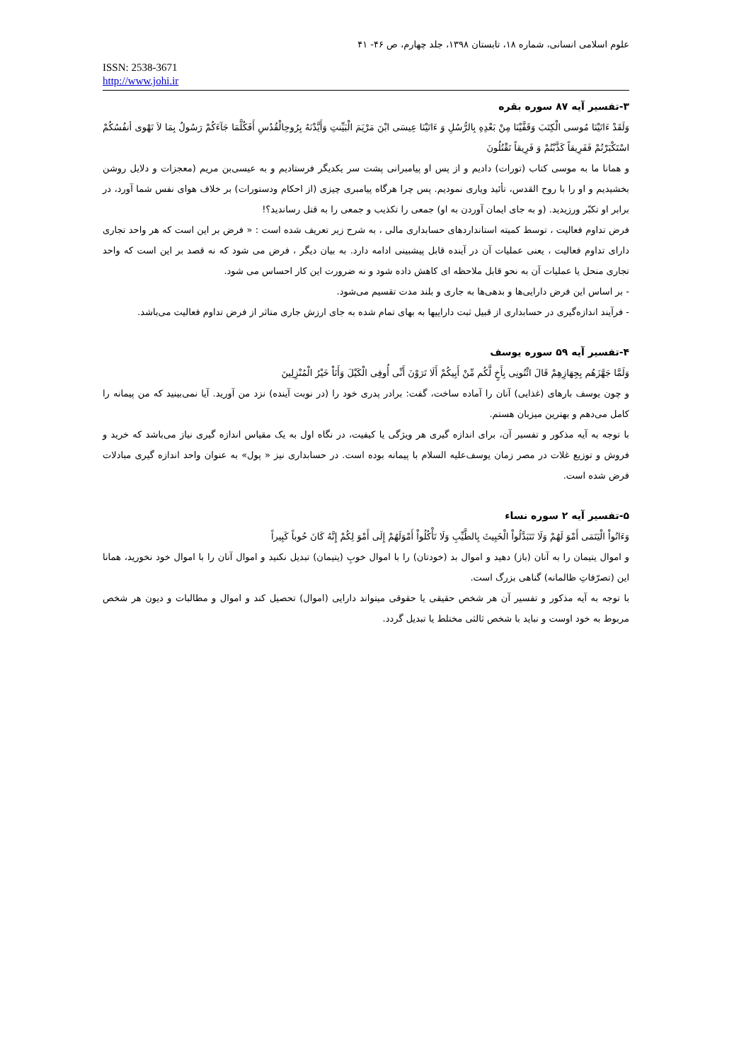علوم اسلامی انسانی، شماره ۱۸، تابستان ۱۳۹۸، جلد چهارم، ص ۴۶- ۴۱
ISSN: 2538-3671
http://www.johi.ir
۳-تفسیر آیه ۸۷ سوره بقره
وَلَقَدْ ءَاتَيْنَا مُوسى الْكِتَبَ وَقَفَّيْنَا مِنْ بَعْدِهِ بِالرُّسُلِ وَ ءَاتَيْنَا عِيسَى ابْنَ مَرْيَمَ الْبَيِّنتِ وَأَيَّدْنَهُ بِرُوحِالْقُدُسِ أَفَكُلَّمَا جَآءَكُمْ رَسُولٌ بِمَا لاَ تَهْوى أنفُسُكُمْ اسْتَكْبَرْتُمْ فَفَرِيقاً كَذَّبْتُمْ وَ فَرِيقاً تَقْتُلُونَ
و همانا ما به موسی کتاب (تورات) دادیم و از پس او پیامبرانی پشت سر یکدیگر فرستادیم و به عیسی‌بن مریم (معجزات و دلایل روشن بخشیدیم و او را با روح القدس، تأئید وياری نمودیم. پس چرا هرگاه پیامبری چیزی (از احکام ودستورات) بر خلاف هوای نفس شما آورد، در برابر او تکبّر ورزیدید. (و به جای ایمان آوردن به او) جمعی را تکذیب و جمعی را به قتل رساندید؟!
فرض تداوم فعالیت ، توسط کمیته استانداردهای حسابداری مالی ، به شرح زیر تعریف شده است : « فرض بر این است که هر واحد تجاری دارای تداوم فعالیت ، یعنی عملیات آن در آینده قابل پیشبینی ادامه دارد. به بیان دیگر ، فرض می شود که نه قصد بر این است که واحد تجاری منحل یا عملیات آن به نحو قابل ملاحظه ای کاهش داده شود و نه ضرورت این کار احساس می شود.
- بر اساس این فرض دارایی‌ها و بدهی‌ها به جاری و بلند مدت تقسیم می‌شود.
- فرآیند اندازه‌گیری در حسابداری از قبیل ثبت داراییها به بهای تمام شده به جای ارزش جاری متاثر از فرض تداوم فعالیت می‌باشد.
۴-تفسیر آیه ۵۹ سوره یوسف
وَلَمَّا جَهَّزَهُم بِجِهَازِهِمْ قَالَ ائْتُونِى بِأَخٍ لَّكُم مِّنْ أَبِيكُمْ أَلَا تَرَوْنَ أَنِّى أُوفِى الْكَيْلَ وَأَنَاْ خَيْرُ الْمُنْزِلِينَ
و چون یوسف بارهای (غذایی) آنان را آماده ساخت، گفت: برادر پدری خود را (در نوبت آینده) نزد من آورید. آیا نمی‌بینید که من پیمانه را کامل می‌دهم و بهترین میزبان هستم.
با توجه به آیه مذکور و تفسیر آن، برای اندازه گیری هر ویژگی یا کیفیت، در نگاه اول به یک مقیاس اندازه گیری نیاز می‌باشد که خرید و فروش و توزیع غلات در مصر زمان یوسف‌علیه السلام با پیمانه بوده است. در حسابداری نیز « پول» به عنوان واحد اندازه گیری مبادلات فرض شده است.
۵-تفسیر آیه ۲ سوره نساء
وَءَاتُواْ الْيَتَمَى أَمْوَ لَهُمْ وَلَا تَتَبَدَّلُواْ الْخَبِيثَ بِالطَّيِّبِ وَلَا تَأْكُلُواْ أَمْوَلَهُمْ إِلَى أَمْوَ لِكُمْ إِنَّهُ كَانَ حُوباً كَبِيراً
و اموال یتیمان را به آنان (باز) دهید و اموال بد (خودتان) را با اموال خوبِ (یتیمان) تبدیل نکنید و اموال آنان را با اموال خود نخورید، همانا این (تصرّفاتِ ظالمانه) گناهی بزرگ است.
با توجه به آیه مذکور و تفسیر آن هر شخص حقیقی یا حقوقی میتواند دارایی (اموال) تحصیل کند و اموال و مطالبات و دیون هر شخص مربوط به خود اوست و نباید با شخص ثالثی مختلط یا تبدیل گردد.